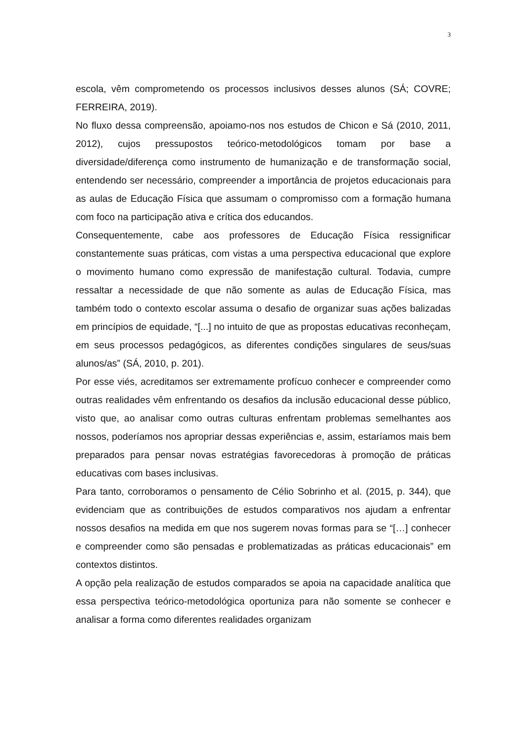3
escola, vêm comprometendo os processos inclusivos desses alunos (SÁ; COVRE; FERREIRA, 2019).
No fluxo dessa compreensão, apoiamo-nos nos estudos de Chicon e Sá (2010, 2011, 2012), cujos pressupostos teórico-metodológicos tomam por base a diversidade/diferença como instrumento de humanização e de transformação social, entendendo ser necessário, compreender a importância de projetos educacionais para as aulas de Educação Física que assumam o compromisso com a formação humana com foco na participação ativa e crítica dos educandos.
Consequentemente, cabe aos professores de Educação Física ressignificar constantemente suas práticas, com vistas a uma perspectiva educacional que explore o movimento humano como expressão de manifestação cultural. Todavia, cumpre ressaltar a necessidade de que não somente as aulas de Educação Física, mas também todo o contexto escolar assuma o desafio de organizar suas ações balizadas em princípios de equidade, “[...] no intuito de que as propostas educativas reconheçam, em seus processos pedagógicos, as diferentes condições singulares de seus/suas alunos/as” (SÁ, 2010, p. 201).
Por esse viés, acreditamos ser extremamente profícuo conhecer e compreender como outras realidades vêm enfrentando os desafios da inclusão educacional desse público, visto que, ao analisar como outras culturas enfrentam problemas semelhantes aos nossos, poderíamos nos apropriar dessas experiências e, assim, estaríamos mais bem preparados para pensar novas estratégias favorecedoras à promoção de práticas educativas com bases inclusivas.
Para tanto, corroboramos o pensamento de Célio Sobrinho et al. (2015, p. 344), que evidenciam que as contribuições de estudos comparativos nos ajudam a enfrentar nossos desafios na medida em que nos sugerem novas formas para se “[…] conhecer e compreender como são pensadas e problematizadas as práticas educacionais” em contextos distintos.
A opção pela realização de estudos comparados se apoia na capacidade analítica que essa perspectiva teórico-metodológica oportuniza para não somente se conhecer e analisar a forma como diferentes realidades organizam